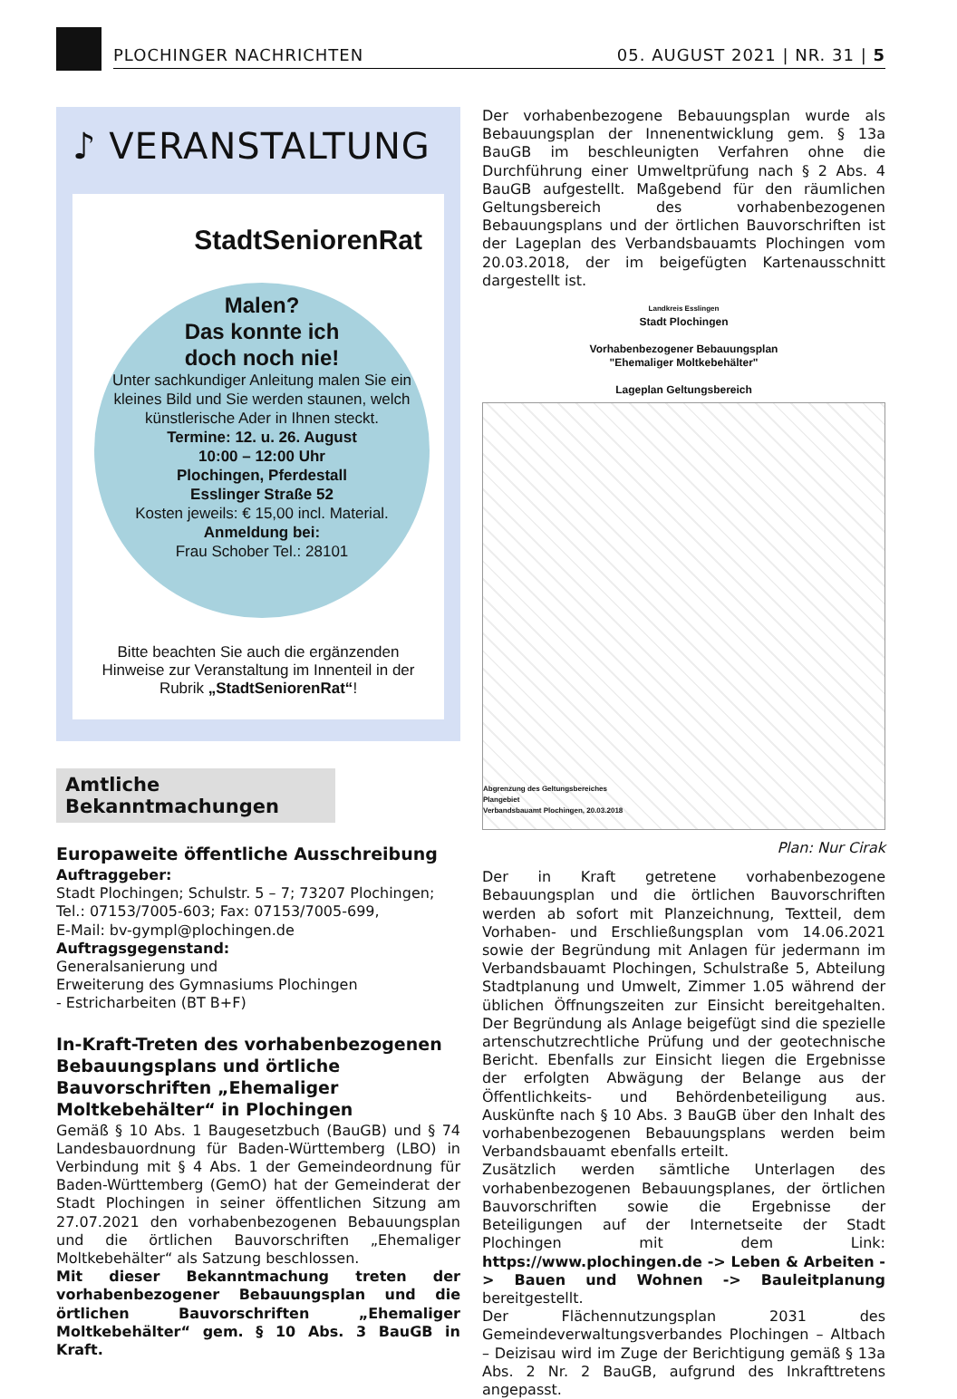PLOCHINGER NACHRICHTEN 05. AUGUST 2021 | NR. 31 | 5
♪ VERANSTALTUNG
StadtSeniorenRat
Malen?
Das konnte ich
doch noch nie!
Unter sachkundiger Anleitung malen Sie ein kleines Bild und Sie werden staunen, welch künstlerische Ader in Ihnen steckt.
Termine: 12. u. 26. August
10:00 – 12:00 Uhr
Plochingen, Pferdestall
Esslinger Straße 52
Kosten jeweils: € 15,00 incl. Material.
Anmeldung bei:
Frau Schober Tel.: 28101
Bitte beachten Sie auch die ergänzenden Hinweise zur Veranstaltung im Innenteil in der Rubrik „StadtSeniorenRat“!
Amtliche
Bekanntmachungen
Europaweite öffentliche Ausschreibung
Auftraggeber:
Stadt Plochingen; Schulstr. 5 – 7; 73207 Plochingen;
Tel.: 07153/7005-603; Fax: 07153/7005-699,
E-Mail: bv-gympl@plochingen.de
Auftragsgegenstand:
Generalsanierung und
Erweiterung des Gymnasiums Plochingen
- Estricharbeiten (BT B+F)
In-Kraft-Treten des vorhabenbezogenen Bebauungsplans und örtliche Bauvorschriften „Ehemaliger Moltkebehälter“ in Plochingen
Gemäß § 10 Abs. 1 Baugesetzbuch (BauGB) und § 74 Landesbauordnung für Baden-Württemberg (LBO) in Verbindung mit § 4 Abs. 1 der Gemeindeordnung für Baden-Württemberg (GemO) hat der Gemeinderat der Stadt Plochingen in seiner öffentlichen Sitzung am 27.07.2021 den vorhabenbezogenen Bebauungsplan und die örtlichen Bauvorschriften „Ehemaliger Moltkebehälter“ als Satzung beschlossen.
Mit dieser Bekanntmachung treten der vorhabenbezogener Bebauungsplan und die örtlichen Bauvorschriften „Ehemaliger Moltkebehälter“ gem. § 10 Abs. 3 BauGB in Kraft.
Der vorhabenbezogene Bebauungsplan wurde als Bebauungsplan der Innenentwicklung gem. § 13a BauGB im beschleunigten Verfahren ohne die Durchführung einer Umweltprüfung nach § 2 Abs. 4 BauGB aufgestellt. Maßgebend für den räumlichen Geltungsbereich des vorhabenbezogenen Bebauungsplans und der örtlichen Bauvorschriften ist der Lageplan des Verbandsbauamts Plochingen vom 20.03.2018, der im beigefügten Kartenausschnitt dargestellt ist.
Landkreis Esslingen
Stadt Plochingen
Vorhabenbezogener Bebauungsplan
"Ehemaliger Moltkebehälter"
Lageplan Geltungsbereich
Abgrenzung des Geltungsbereiches
Plangebiet
Verbandsbauamt Plochingen, 20.03.2018
Plan: Nur Cirak
Der in Kraft getretene vorhabenbezogene Bebauungsplan und die örtlichen Bauvorschriften werden ab sofort mit Planzeichnung, Textteil, dem Vorhaben- und Erschließungsplan vom 14.06.2021 sowie der Begründung mit Anlagen für jedermann im Verbandsbauamt Plochingen, Schulstraße 5, Abteilung Stadtplanung und Umwelt, Zimmer 1.05 während der üblichen Öffnungszeiten zur Einsicht bereitgehalten. Der Begründung als Anlage beigefügt sind die spezielle artenschutzrechtliche Prüfung und der geotechnische Bericht. Ebenfalls zur Einsicht liegen die Ergebnisse der erfolgten Abwägung der Belange aus der Öffentlichkeits- und Behördenbeteiligung aus. Auskünfte nach § 10 Abs. 3 BauGB über den Inhalt des vorhabenbezogenen Bebauungsplans werden beim Verbandsbauamt ebenfalls erteilt.
Zusätzlich werden sämtliche Unterlagen des vorhabenbezogenen Bebauungsplanes, der örtlichen Bauvorschriften sowie die Ergebnisse der Beteiligungen auf der Internetseite der Stadt Plochingen mit dem Link: https://www.plochingen.de -> Leben & Arbeiten -> Bauen und Wohnen -> Bauleitplanung bereitgestellt.
Der Flächennutzungsplan 2031 des Gemeindeverwaltungsverbandes Plochingen – Altbach – Deizisau wird im Zuge der Berichtigung gemäß § 13a Abs. 2 Nr. 2 BauGB, aufgrund des Inkrafttretens angepasst.